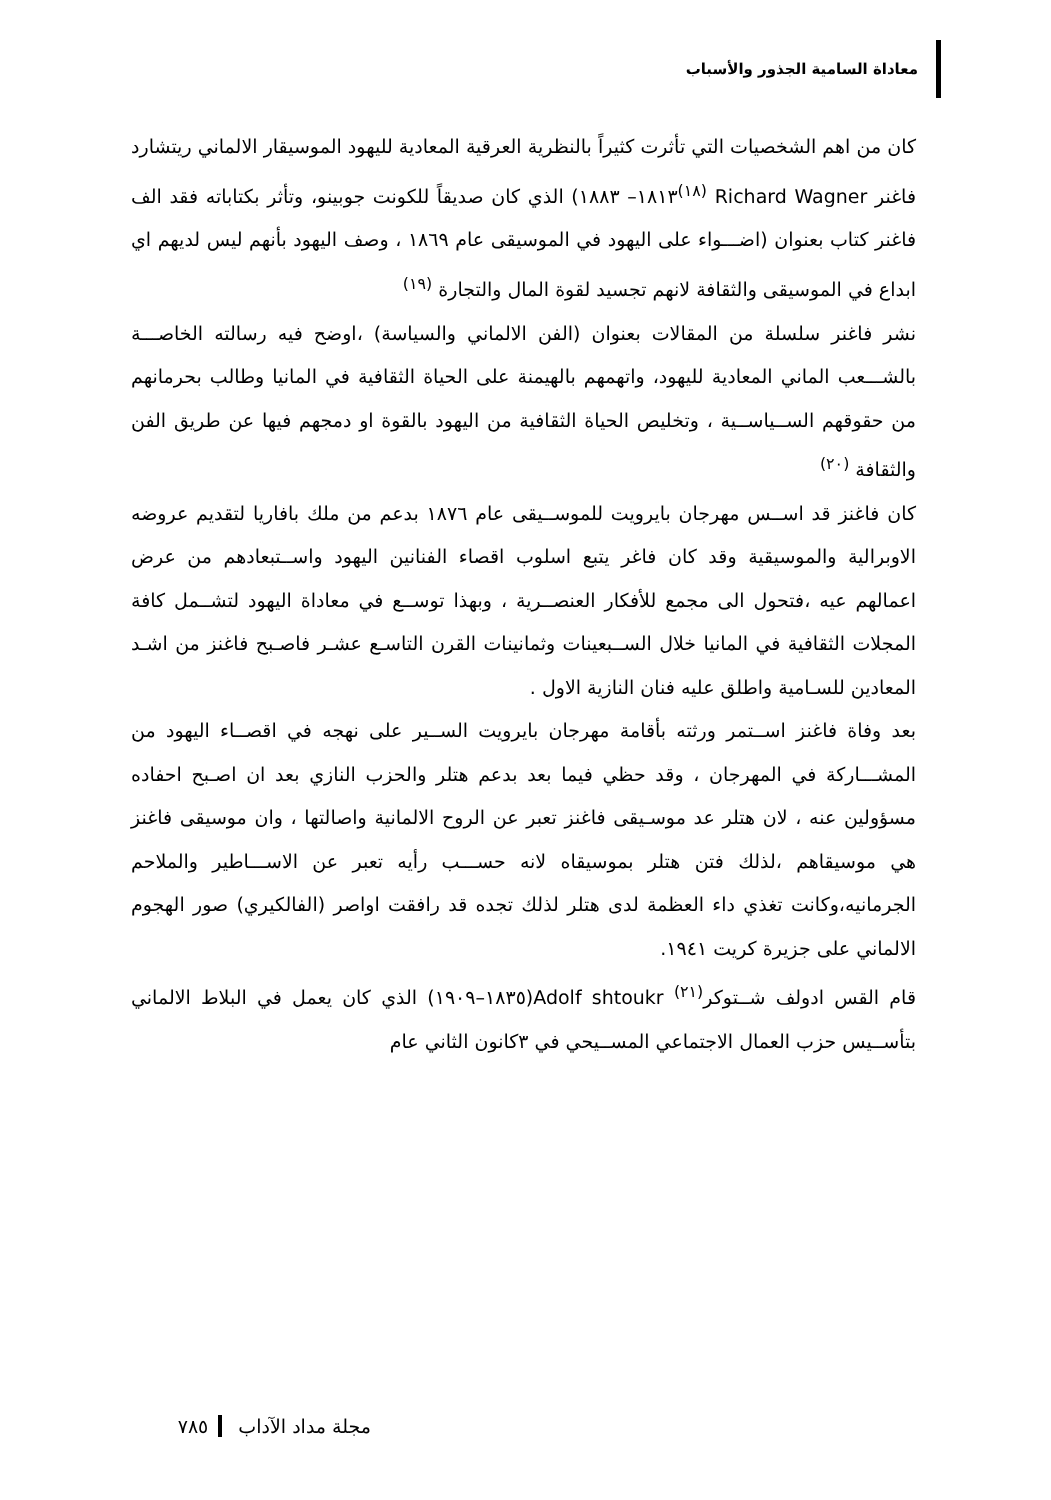معاداة السامية الجذور والأسباب
كان من اهم الشخصيات التي تأثرت كثيراً بالنظرية العرقية المعادية لليهود الموسيقار الالماني ريتشارد فاغنر Richard Wagner <sup>(١٨)</sup>١٨١٣– ١٨٨٣) الذي كان صديقاً للكونت جوبينو، وتأثر بكتاباته فقد الف فاغنر كتاب بعنوان (اضـــواء على اليهود في الموسيقى عام ١٨٦٩ ، وصف اليهود بأنهم ليس لديهم اي ابداع في الموسيقى والثقافة لانهم تجسيد لقوة المال والتجارة <sup>(١٩)</sup>
نشر فاغنر سلسلة من المقالات بعنوان (الفن الالماني والسياسة) ،اوضح فيه رسالته الخاصـــة بالشـــعب الماني المعادية لليهود، واتهمهم بالهيمنة على الحياة الثقافية في المانيا وطالب بحرمانهم من حقوقهم الســياســية ، وتخليص الحياة الثقافية من اليهود بالقوة او دمجهم فيها عن طريق الفن والثقافة <sup>(٢٠)</sup>
كان فاغنز قد اســس مهرجان بايرويت للموســيقى عام ١٨٧٦ بدعم من ملك بافاريا لتقديم عروضه الاوبرالية والموسيقية وقد كان فاغر يتبع اسلوب اقصاء الفنانين اليهود واســتبعادهم من عرض اعمالهم عيه ،فتحول الى مجمع للأفكار العنصــرية ، وبهذا توســع في معاداة اليهود لتشــمل كافة المجلات الثقافية في المانيا خلال الســبعينات وثمانينات القرن التاسـع عشـر فاصـبح فاغنز من اشـد المعادين للسـامية واطلق عليه فنان النازية الاول .
بعد وفاة فاغنز اســتمر ورثته بأقامة مهرجان بايرويت الســير على نهجه في اقصــاء اليهود من المشـــاركة في المهرجان ، وقد حظي فيما بعد بدعم هتلر والحزب النازي بعد ان اصـبح احفاده مسؤولين عنه ، لان هتلر عد موسـيقى فاغنز تعبر عن الروح الالمانية واصالتها ، وان موسيقى فاغنز هي موسيقاهم ،لذلك فتن هتلر بموسيقاه لانه حســـب رأيه تعبر عن الاســـاطير والملاحم الجرمانيه،وكانت تغذي داء العظمة لدى هتلر لذلك تجده قد رافقت اواصر (الفالكيري) صور الهجوم الالماني على جزيرة كريت ١٩٤١.
قام القس ادولف شــتوكر<sup>(٢١)</sup> Adolf shtoukr(١٨٣٥–١٩٠٩) الذي كان يعمل في البلاط الالماني بتأســيس حزب العمال الاجتماعي المســيحي في ٣كانون الثاني عام
مجلة مداد الآداب ٧٨٥